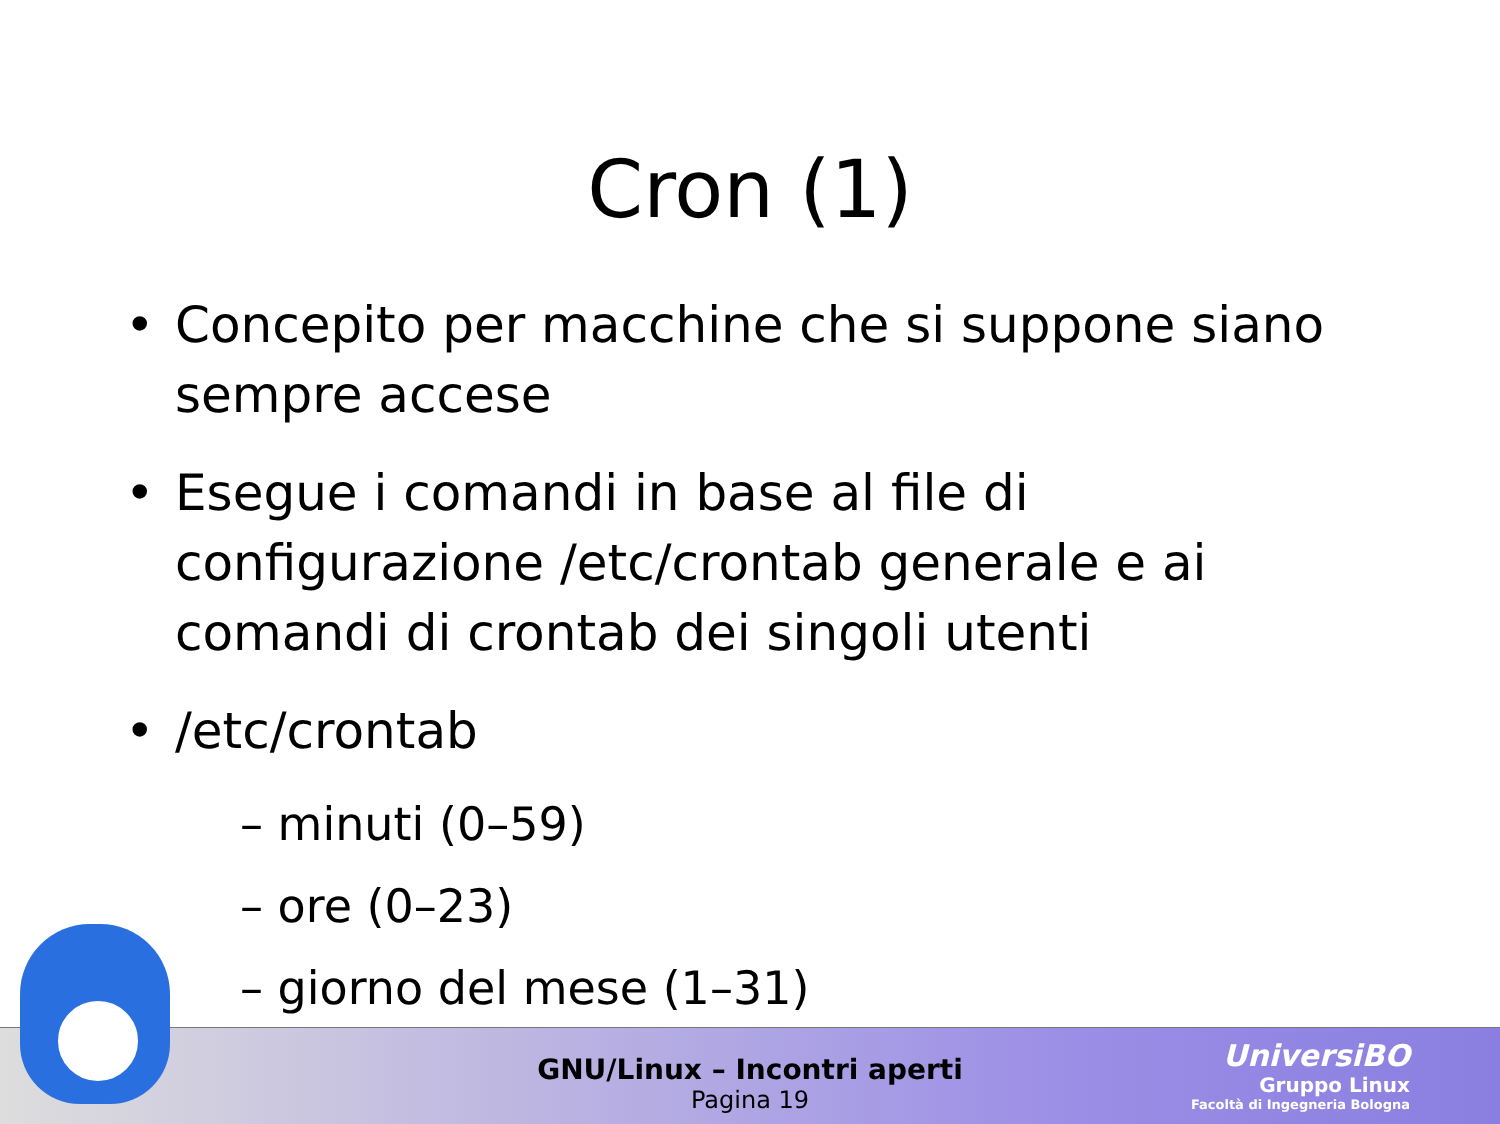Cron (1)
Concepito per macchine che si suppone siano sempre accese
Esegue i comandi in base al file di configurazione /etc/crontab generale e ai comandi di crontab dei singoli utenti
/etc/crontab
– minuti (0–59)
– ore (0–23)
– giorno del mese (1–31)
GNU/Linux – Incontri aperti
Pagina 19
UniversiBO
Gruppo Linux
Facoltà di Ingegneria Bologna